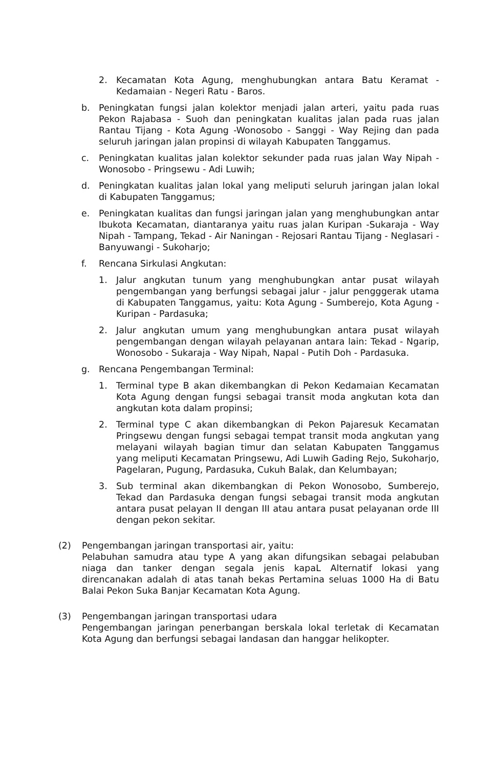2. Kecamatan Kota Agung, menghubungkan antara Batu Keramat - Kedamaian - Negeri Ratu - Baros.
b. Peningkatan fungsi jalan kolektor menjadi jalan arteri, yaitu pada ruas Pekon Rajabasa - Suoh dan peningkatan kualitas jalan pada ruas jalan Rantau Tijang - Kota Agung -Wonosobo - Sanggi - Way Rejing dan pada seluruh jaringan jalan propinsi di wilayah Kabupaten Tanggamus.
c. Peningkatan kualitas jalan kolektor sekunder pada ruas jalan Way Nipah - Wonosobo - Pringsewu - Adi Luwih;
d. Peningkatan kualitas jalan lokal yang meliputi seluruh jaringan jalan lokal di Kabupaten Tanggamus;
e. Peningkatan kualitas dan fungsi jaringan jalan yang menghubungkan antar Ibukota Kecamatan, diantaranya yaitu ruas jalan Kuripan -Sukaraja - Way Nipah - Tampang, Tekad - Air Naningan - Rejosari Rantau Tijang - Neglasari - Banyuwangi - Sukoharjo;
f. Rencana Sirkulasi Angkutan:
1. Jalur angkutan tunum yang menghubungkan antar pusat wilayah pengembangan yang berfungsi sebagai jalur - jalur pengggerak utama di Kabupaten Tanggamus, yaitu: Kota Agung - Sumberejo, Kota Agung - Kuripan - Pardasuka;
2. Jalur angkutan umum yang menghubungkan antara pusat wilayah pengembangan dengan wilayah pelayanan antara lain: Tekad - Ngarip, Wonosobo - Sukaraja - Way Nipah, Napal - Putih Doh - Pardasuka.
g. Rencana Pengembangan Terminal:
1. Terminal type B akan dikembangkan di Pekon Kedamaian Kecamatan Kota Agung dengan fungsi sebagai transit moda angkutan kota dan angkutan kota dalam propinsi;
2. Terminal type C akan dikembangkan di Pekon Pajaresuk Kecamatan Pringsewu dengan fungsi sebagai tempat transit moda angkutan yang melayani wilayah bagian timur dan selatan Kabupaten Tanggamus yang meliputi Kecamatan Pringsewu, Adi Luwih Gading Rejo, Sukoharjo, Pagelaran, Pugung, Pardasuka, Cukuh Balak, dan Kelumbayan;
3. Sub terminal akan dikembangkan di Pekon Wonosobo, Sumberejo, Tekad dan Pardasuka dengan fungsi sebagai transit moda angkutan antara pusat pelayan II dengan III atau antara pusat pelayanan orde III dengan pekon sekitar.
(2) Pengembangan jaringan transportasi air, yaitu:
Pelabuhan samudra atau type A yang akan difungsikan sebagai pelabuban niaga dan tanker dengan segala jenis kapaL Alternatif lokasi yang direncanakan adalah di atas tanah bekas Pertamina seluas 1000 Ha di Batu Balai Pekon Suka Banjar Kecamatan Kota Agung.
(3) Pengembangan jaringan transportasi udara
Pengembangan jaringan penerbangan berskala lokal terletak di Kecamatan Kota Agung dan berfungsi sebagai landasan dan hanggar helikopter.